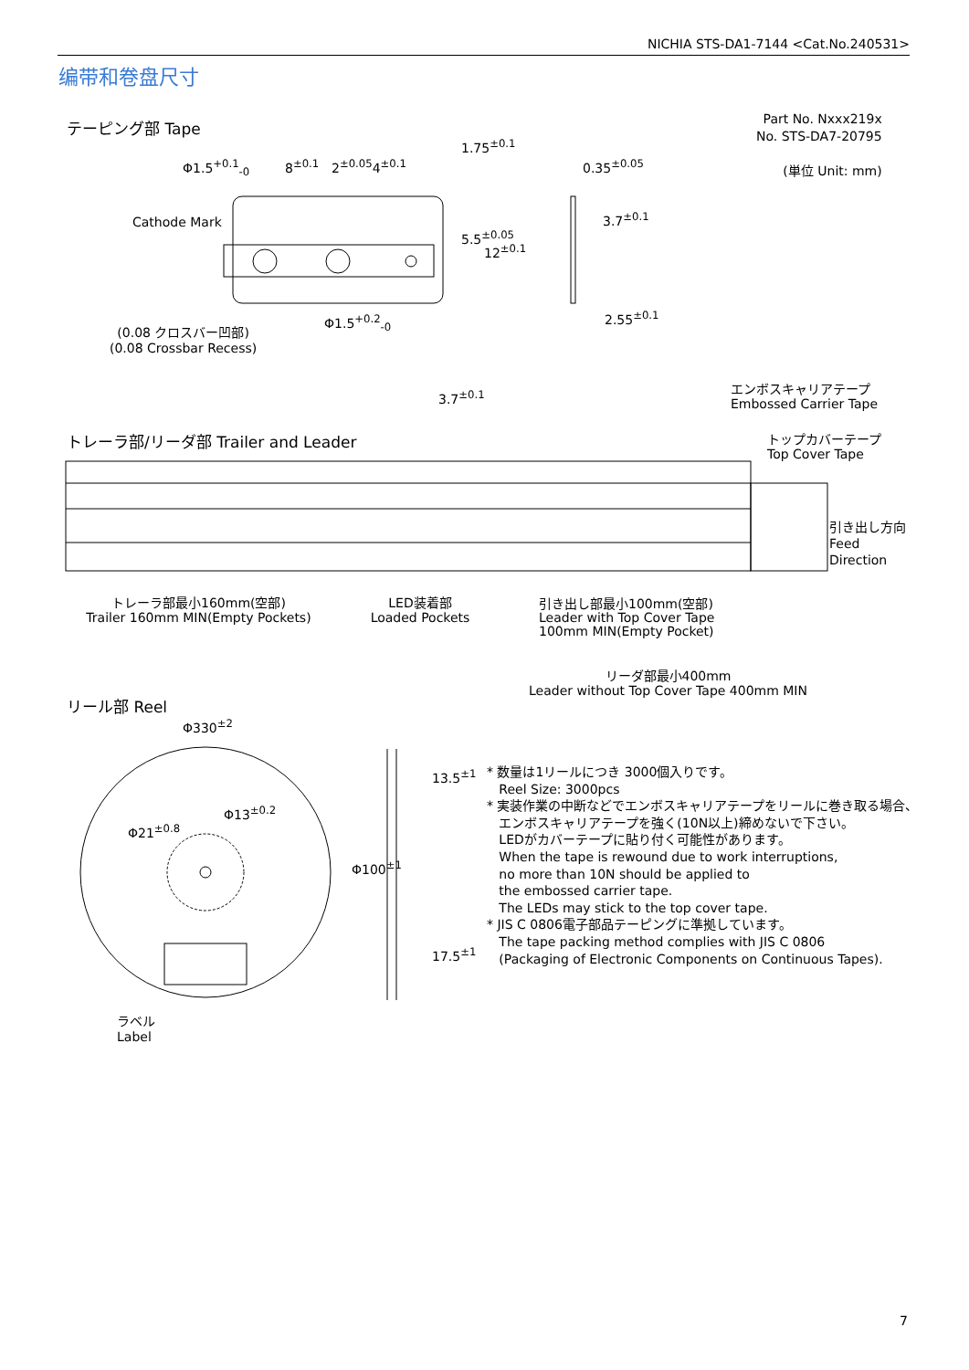NICHIA STS-DA1-7144 <Cat.No.240531>
编带和卷盘尺寸
テーピング部 Tape
Part No. Nxxx219x
No. STS-DA7-20795
(単位 Unit: mm)
Φ1.5<sup>+0.1</sup><sub>-0</sub> 8<sup>±0.1</sup> 2<sup>±0.05</sup>4<sup>±0.1</sup>
1.75<sup>±0.1</sup>
5.5<sup>±0.05</sup>
12<sup>±0.1</sup>
0.35<sup>±0.05</sup>
3.7<sup>±0.1</sup>
Cathode Mark
2.55<sup>±0.1</sup>
Φ1.5<sup>+0.2</sup><sub>-0</sub>
(0.08 クロスバー凹部)
(0.08 Crossbar Recess)
3.7<sup>±0.1</sup>
エンボスキャリアテープ
Embossed Carrier Tape
トレーラ部/リーダ部 Trailer and Leader
トップカバーテープ
Top Cover Tape
引き出し方向
Feed
Direction
トレーラ部最小160mm(空部)
Trailer 160mm MIN(Empty Pockets)
LED装着部
Loaded Pockets
引き出し部最小100mm(空部)
Leader with Top Cover Tape
100mm MIN(Empty Pocket)
リーダ部最小400mm
Leader without Top Cover Tape 400mm MIN
リール部 Reel
Φ330<sup>±2</sup>
Φ21<sup>±0.8</sup>
Φ13<sup>±0.2</sup>
Φ100<sup>±1</sup>
13.5<sup>±1</sup>
17.5<sup>±1</sup>
ラベル
Label
* 数量は1リールにつき 3000個入りです。
Reel Size: 3000pcs
* 実装作業の中断などでエンボスキャリアテープをリールに巻き取る場合、
エンボスキャリアテープを強く(10N以上)締めないで下さい。
LEDがカバーテープに貼り付く可能性があります。
When the tape is rewound due to work interruptions,
no more than 10N should be applied to
the embossed carrier tape.
The LEDs may stick to the top cover tape.
* JIS C 0806電子部品テーピングに準拠しています。
The tape packing method complies with JIS C 0806
(Packaging of Electronic Components on Continuous Tapes).
7